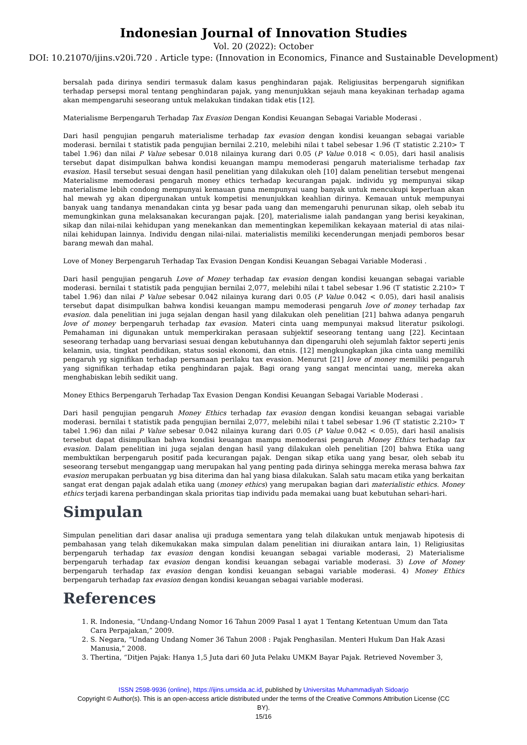Indonesian Journal of Innovation Studies
Vol. 20 (2022): October
DOI: 10.21070/ijins.v20i.720 . Article type: (Innovation in Economics, Finance and Sustainable Development)
bersalah pada dirinya sendiri termasuk dalam kasus penghindaran pajak. Religiusitas berpengaruh signifikan terhadap persepsi moral tentang penghindaran pajak, yang menunjukkan sejauh mana keyakinan terhadap agama akan mempengaruhi seseorang untuk melakukan tindakan tidak etis [12].
Materialisme Berpengaruh Terhadap Tax Evasion Dengan Kondisi Keuangan Sebagai Variable Moderasi .
Dari hasil pengujian pengaruh materialisme terhadap tax evasion dengan kondisi keuangan sebagai variable moderasi. bernilai t statistik pada pengujian bernilai 2.210, melebihi nilai t tabel sebesar 1.96 (T statistic 2.210> T tabel 1.96) dan nilai P Value sebesar 0.018 nilainya kurang dari 0.05 (P Value 0.018 < 0.05), dari hasil analisis tersebut dapat disimpulkan bahwa kondisi keuangan mampu memoderasi pengaruh materialisme terhadap tax evasion. Hasil tersebut sesuai dengan hasil penelitian yang dilakukan oleh [10] dalam penelitian tersebut mengenai Materialisme memoderasi pengaruh money ethics terhadap kecurangan pajak. individu yg mempunyai sikap materialisme lebih condong mempunyai kemauan guna mempunyai uang banyak untuk mencukupi keperluan akan hal mewah yg akan dipergunakan untuk kompetisi menunjukkan keahlian dirinya. Kemauan untuk mempunyai banyak uang tandanya menandakan cinta yg besar pada uang dan memengaruhi penurunan sikap, oleh sebab itu memungkinkan guna melaksanakan kecurangan pajak. [20], materialisme ialah pandangan yang berisi keyakinan, sikap dan nilai-nilai kehidupan yang menekankan dan mementingkan kepemilikan kekayaan material di atas nilai-nilai kehidupan lainnya. Individu dengan nilai-nilai. materialistis memiliki kecenderungan menjadi pemboros besar barang mewah dan mahal.
Love of Money Berpengaruh Terhadap Tax Evasion Dengan Kondisi Keuangan Sebagai Variable Moderasi .
Dari hasil pengujian pengaruh Love of Money terhadap tax evasion dengan kondisi keuangan sebagai variable moderasi. bernilai t statistik pada pengujian bernilai 2,077, melebihi nilai t tabel sebesar 1.96 (T statistic 2.210> T tabel 1.96) dan nilai P Value sebesar 0.042 nilainya kurang dari 0.05 (P Value 0.042 < 0.05), dari hasil analisis tersebut dapat disimpulkan bahwa kondisi keuangan mampu memoderasi pengaruh love of money terhadap tax evasion. dala penelitian ini juga sejalan dengan hasil yang dilakukan oleh penelitian [21] bahwa adanya pengaruh love of money berpengaruh terhadap tax evasion. Materi cinta uang mempunyai maksud literatur psikologi. Pemahaman ini digunakan untuk memperkirakan perasaan subjektif seseorang tentang uang [22]. Kecintaan seseorang terhadap uang bervariasi sesuai dengan kebutuhannya dan dipengaruhi oleh sejumlah faktor seperti jenis kelamin, usia, tingkat pendidikan, status sosial ekonomi, dan etnis. [12] mengkungkapkan jika cinta uang memiliki pengaruh yg signifikan terhadap persamaan perilaku tax evasion. Menurut [21] love of money memiliki pengaruh yang signifikan terhadap etika penghindaran pajak. Bagi orang yang sangat mencintai uang, mereka akan menghabiskan lebih sedikit uang.
Money Ethics Berpengaruh Terhadap Tax Evasion Dengan Kondisi Keuangan Sebagai Variable Moderasi .
Dari hasil pengujian pengaruh Money Ethics terhadap tax evasion dengan kondisi keuangan sebagai variable moderasi. bernilai t statistik pada pengujian bernilai 2,077, melebihi nilai t tabel sebesar 1.96 (T statistic 2.210> T tabel 1.96) dan nilai P Value sebesar 0.042 nilainya kurang dari 0.05 (P Value 0.042 < 0.05), dari hasil analisis tersebut dapat disimpulkan bahwa kondisi keuangan mampu memoderasi pengaruh Money Ethics terhadap tax evasion. Dalam penelitian ini juga sejalan dengan hasil yang dilakukan oleh penelitian [20] bahwa Etika uang membuktikan berpengaruh positif pada kecurangan pajak. Dengan sikap etika uang yang besar, oleh sebab itu seseorang tersebut menganggap uang merupakan hal yang penting pada dirinya sehingga mereka merasa bahwa tax evasion merupakan perbuatan yg bisa diterima dan hal yang biasa dilakukan. Salah satu macam etika yang berkaitan sangat erat dengan pajak adalah etika uang (money ethics) yang merupakan bagian dari materialistic ethics. Money ethics terjadi karena perbandingan skala prioritas tiap individu pada memakai uang buat kebutuhan sehari-hari.
Simpulan
Simpulan penelitian dari dasar analisa uji praduga sementara yang telah dilakukan untuk menjawab hipotesis di pembahasan yang telah dikemukakan maka simpulan dalam penelitian ini diuraikan antara lain, 1) Religiusitas berpengaruh terhadap tax evasion dengan kondisi keuangan sebagai variable moderasi, 2) Materialisme berpengaruh terhadap tax evasion dengan kondisi keuangan sebagai variable moderasi. 3) Love of Money berpengaruh terhadap tax evasion dengan kondisi keuangan sebagai variable moderasi. 4) Money Ethics berpengaruh terhadap tax evasion dengan kondisi keuangan sebagai variable moderasi.
References
1. R. Indonesia, “Undang-Undang Nomor 16 Tahun 2009 Pasal 1 ayat 1 Tentang Ketentuan Umum dan Tata Cara Perpajakan,” 2009.
2. S. Negara, “Undang Undang Nomer 36 Tahun 2008 : Pajak Penghasilan. Menteri Hukum Dan Hak Azasi Manusia,” 2008.
3. Thertina, “Ditjen Pajak: Hanya 1,5 Juta dari 60 Juta Pelaku UMKM Bayar Pajak. Retrieved November 3,
ISSN 2598-9936 (online), https://ijins.umsida.ac.id, published by Universitas Muhammadiyah Sidoarjo
Copyright © Author(s). This is an open-access article distributed under the terms of the Creative Commons Attribution License (CC
BY).
15/16